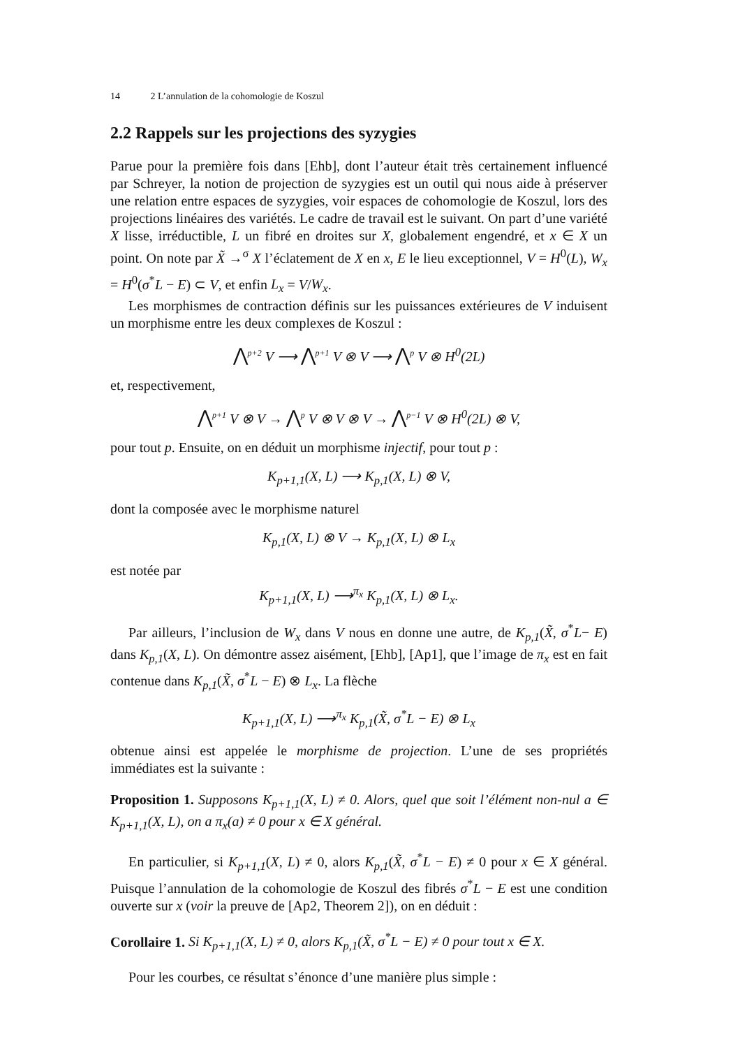14 2 L’annulation de la cohomologie de Koszul
2.2 Rappels sur les projections des syzygies
Parue pour la première fois dans [Ehb], dont l’auteur était très certainement influencé par Schreyer, la notion de projection de syzygies est un outil qui nous aide à préserver une relation entre espaces de syzygies, voir espaces de cohomologie de Koszul, lors des projections linéaires des variétés. Le cadre de travail est le suivant. On part d’une variété X lisse, irréductible, L un fibré en droites sur X, globalement engendré, et x ∈ X un point. On note par X̃ →<sup>σ</sup> X l’éclatement de X en x, E le lieu exceptionnel, V = H<sup>0</sup>(L), W<sub>x</sub> = H<sup>0</sup>(σ<sup>*</sup>L − E) ⊂ V, et enfin L<sub>x</sub> = V/W<sub>x</sub>.
Les morphismes de contraction définis sur les puissances extérieures de V induisent un morphisme entre les deux complexes de Koszul :
⋀<sup>p+2</sup> V ⟶ ⋀<sup>p+1</sup> V ⊗ V ⟶ ⋀<sup>p</sup> V ⊗ H<sup>0</sup>(2L)
et, respectivement,
⋀<sup>p+1</sup> V ⊗ V → ⋀<sup>p</sup> V ⊗ V ⊗ V → ⋀<sup>p−1</sup> V ⊗ H<sup>0</sup>(2L) ⊗ V,
pour tout p. Ensuite, on en déduit un morphisme injectif, pour tout p :
K<sub>p+1,1</sub>(X, L) ⟶ K<sub>p,1</sub>(X, L) ⊗ V,
dont la composée avec le morphisme naturel
K<sub>p,1</sub>(X, L) ⊗ V → K<sub>p,1</sub>(X, L) ⊗ L<sub>x</sub>
est notée par
K<sub>p+1,1</sub>(X, L) ⟶<sup>π<sub>x</sub></sup> K<sub>p,1</sub>(X, L) ⊗ L<sub>x</sub>.
Par ailleurs, l’inclusion de W<sub>x</sub> dans V nous en donne une autre, de K<sub>p,1</sub>(X̃, σ<sup>*</sup>L− E) dans K<sub>p,1</sub>(X, L). On démontre assez aisément, [Ehb], [Ap1], que l’image de π<sub>x</sub> est en fait contenue dans K<sub>p,1</sub>(X̃, σ<sup>*</sup>L − E) ⊗ L<sub>x</sub>. La flèche
K<sub>p+1,1</sub>(X, L) ⟶<sup>π<sub>x</sub></sup> K<sub>p,1</sub>(X̃, σ<sup>*</sup>L − E) ⊗ L<sub>x</sub>
obtenue ainsi est appelée le morphisme de projection. L’une de ses propriétés immédiates est la suivante :
Proposition 1. Supposons K<sub>p+1,1</sub>(X, L) ≠ 0. Alors, quel que soit l’élément non-nul a ∈ K<sub>p+1,1</sub>(X, L), on a π<sub>x</sub>(a) ≠ 0 pour x ∈ X général.
En particulier, si K<sub>p+1,1</sub>(X, L) ≠ 0, alors K<sub>p,1</sub>(X̃, σ<sup>*</sup>L − E) ≠ 0 pour x ∈ X général. Puisque l’annulation de la cohomologie de Koszul des fibrés σ<sup>*</sup>L − E est une condition ouverte sur x (voir la preuve de [Ap2, Theorem 2]), on en déduit :
Corollaire 1. Si K<sub>p+1,1</sub>(X, L) ≠ 0, alors K<sub>p,1</sub>(X̃, σ<sup>*</sup>L − E) ≠ 0 pour tout x ∈ X.
Pour les courbes, ce résultat s’énonce d’une manière plus simple :